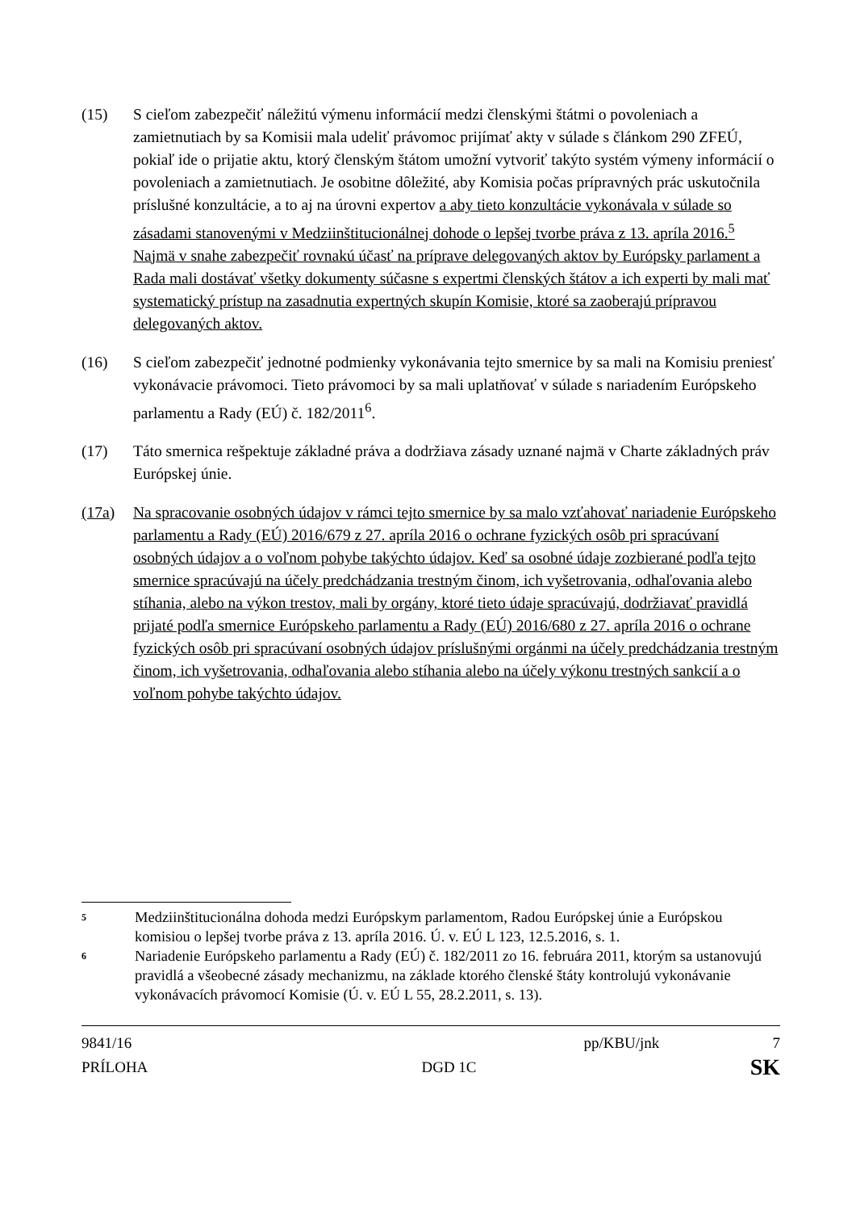(15) S cieľom zabezpečiť náležitú výmenu informácií medzi členskými štátmi o povoleniach a zamietnutiach by sa Komisii mala udeliť právomoc prijímať akty v súlade s článkom 290 ZFEÚ, pokiaľ ide o prijatie aktu, ktorý členským štátom umožní vytvoriť takýto systém výmeny informácií o povoleniach a zamietnutiach. Je osobitne dôležité, aby Komisia počas prípravných prác uskutočnila príslušné konzultácie, a to aj na úrovni expertov a aby tieto konzultácie vykonávala v súlade so zásadami stanovenými v Medziinštitucionálnej dohode o lepšej tvorbe práva z 13. apríla 2016.<sup>5</sup> Najmä v snahe zabezpečiť rovnakú účasť na príprave delegovaných aktov by Európsky parlament a Rada mali dostávať všetky dokumenty súčasne s expertmi členských štátov a ich experti by mali mať systematický prístup na zasadnutia expertných skupín Komisie, ktoré sa zaoberajú prípravou delegovaných aktov.
(16) S cieľom zabezpečiť jednotné podmienky vykonávania tejto smernice by sa mali na Komisiu preniesť vykonávacie právomoci. Tieto právomoci by sa mali uplatňovať v súlade s nariadením Európskeho parlamentu a Rady (EÚ) č. 182/2011<sup>6</sup>.
(17) Táto smernica rešpektuje základné práva a dodržiava zásady uznané najmä v Charte základných práv Európskej únie.
(17a) Na spracovanie osobných údajov v rámci tejto smernice by sa malo vzťahovať nariadenie Európskeho parlamentu a Rady (EÚ) 2016/679 z 27. apríla 2016 o ochrane fyzických osôb pri spracúvaní osobných údajov a o voľnom pohybe takýchto údajov. Keď sa osobné údaje zozbierané podľa tejto smernice spracúvajú na účely predchádzania trestným činom, ich vyšetrovania, odhaľovania alebo stíhania, alebo na výkon trestov, mali by orgány, ktoré tieto údaje spracúvajú, dodržiavať pravidlá prijaté podľa smernice Európskeho parlamentu a Rady (EÚ) 2016/680 z 27. apríla 2016 o ochrane fyzických osôb pri spracúvaní osobných údajov príslušnými orgánmi na účely predchádzania trestným činom, ich vyšetrovania, odhaľovania alebo stíhania alebo na účely výkonu trestných sankcií a o voľnom pohybe takýchto údajov.
5
Medziinštitucionálna dohoda medzi Európskym parlamentom, Radou Európskej únie a Európskou komisiou o lepšej tvorbe práva z 13. apríla 2016. Ú. v. EÚ L 123, 12.5.2016, s. 1.
6
Nariadenie Európskeho parlamentu a Rady (EÚ) č. 182/2011 zo 16. februára 2011, ktorým sa ustanovujú pravidlá a všeobecné zásady mechanizmu, na základe ktorého členské štáty kontrolujú vykonávanie vykonávacích právomocí Komisie (Ú. v. EÚ L 55, 28.2.2011, s. 13).
9841/16 pp/KBU/jnk 7
PRÍLOHA DGD 1C SK